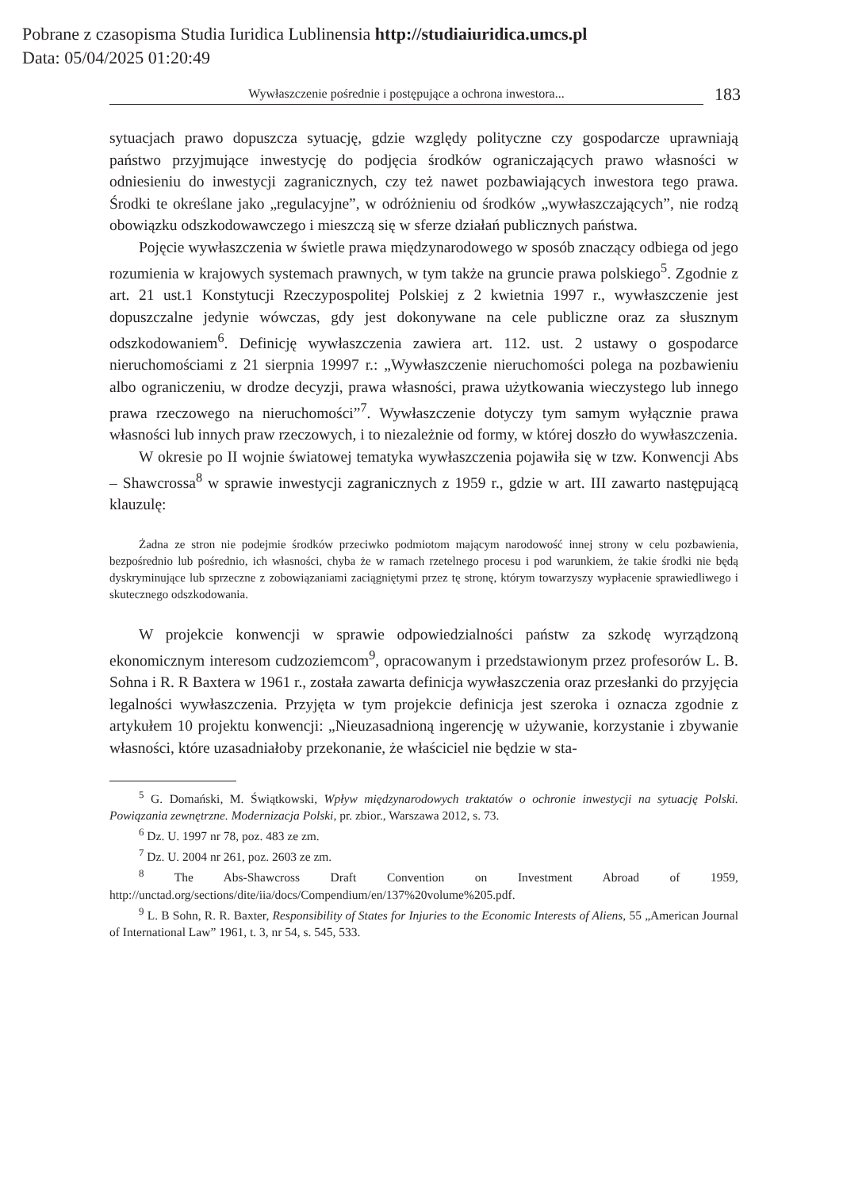Pobrane z czasopisma Studia Iuridica Lublinensia http://studiaiuridica.umcs.pl
Data: 05/04/2025 01:20:49
Wywłaszczenie pośrednie i postępujące a ochrona inwestora...
183
sytuacjach prawo dopuszcza sytuację, gdzie względy polityczne czy gospodarcze uprawniają państwo przyjmujące inwestycję do podjęcia środków ograniczających prawo własności w odniesieniu do inwestycji zagranicznych, czy też nawet pozbawiających inwestora tego prawa. Środki te określane jako „regulacyjne”, w odróżnieniu od środków „wywłaszczających”, nie rodzą obowiązku odszkodowawczego i mieszczą się w sferze działań publicznych państwa.
Pojęcie wywłaszczenia w świetle prawa międzynarodowego w sposób znaczący odbiega od jego rozumienia w krajowych systemach prawnych, w tym także na gruncie prawa polskiego<sup>5</sup>. Zgodnie z art. 21 ust.1 Konstytucji Rzeczypospolitej Polskiej z 2 kwietnia 1997 r., wywłaszczenie jest dopuszczalne jedynie wówczas, gdy jest dokonywane na cele publiczne oraz za słusznym odszkodowaniem<sup>6</sup>. Definicję wywłaszczenia zawiera art. 112. ust. 2 ustawy o gospodarce nieruchomościami z 21 sierpnia 19997 r.: „Wywłaszczenie nieruchomości polega na pozbawieniu albo ograniczeniu, w drodze decyzji, prawa własności, prawa użytkowania wieczystego lub innego prawa rzeczowego na nieruchomości”<sup>7</sup>. Wywłaszczenie dotyczy tym samym wyłącznie prawa własności lub innych praw rzeczowych, i to niezależnie od formy, w której doszło do wywłaszczenia.
W okresie po II wojnie światowej tematyka wywłaszczenia pojawiła się w tzw. Konwencji Abs – Shawcrossa<sup>8</sup> w sprawie inwestycji zagranicznych z 1959 r., gdzie w art. III zawarto następującą klauzulę:
Żadna ze stron nie podejmie środków przeciwko podmiotom mającym narodowość innej strony w celu pozbawienia, bezpośrednio lub pośrednio, ich własności, chyba że w ramach rzetelnego procesu i pod warunkiem, że takie środki nie będą dyskryminujące lub sprzeczne z zobowiązaniami zaciągniętymi przez tę stronę, którym towarzyszy wypłacenie sprawiedliwego i skutecznego odszkodowania.
W projekcie konwencji w sprawie odpowiedzialności państw za szkodę wyrządzoną ekonomicznym interesom cudzoziemcom<sup>9</sup>, opracowanym i przedstawionym przez profesorów L. B. Sohna i R. R Baxtera w 1961 r., została zawarta definicja wywłaszczenia oraz przesłanki do przyjęcia legalności wywłaszczenia. Przyjęta w tym projekcie definicja jest szeroka i oznacza zgodnie z artykułem 10 projektu konwencji: „Nieuzasadnioną ingerencję w używanie, korzystanie i zbywanie własności, które uzasadniałoby przekonanie, że właściciel nie będzie w sta-
<sup>5</sup> G. Domański, M. Świątkowski, Wpływ międzynarodowych traktatów o ochronie inwestycji na sytuację Polski. Powiązania zewnętrzne. Modernizacja Polski, pr. zbior., Warszawa 2012, s. 73.
<sup>6</sup> Dz. U. 1997 nr 78, poz. 483 ze zm.
<sup>7</sup> Dz. U. 2004 nr 261, poz. 2603 ze zm.
<sup>8</sup> The Abs-Shawcross Draft Convention on Investment Abroad of 1959, http://unctad.org/sections/dite/iia/docs/Compendium/en/137%20volume%205.pdf.
<sup>9</sup> L. B Sohn, R. R. Baxter, Responsibility of States for Injuries to the Economic Interests of Aliens, 55 „American Journal of International Law” 1961, t. 3, nr 54, s. 545, 533.